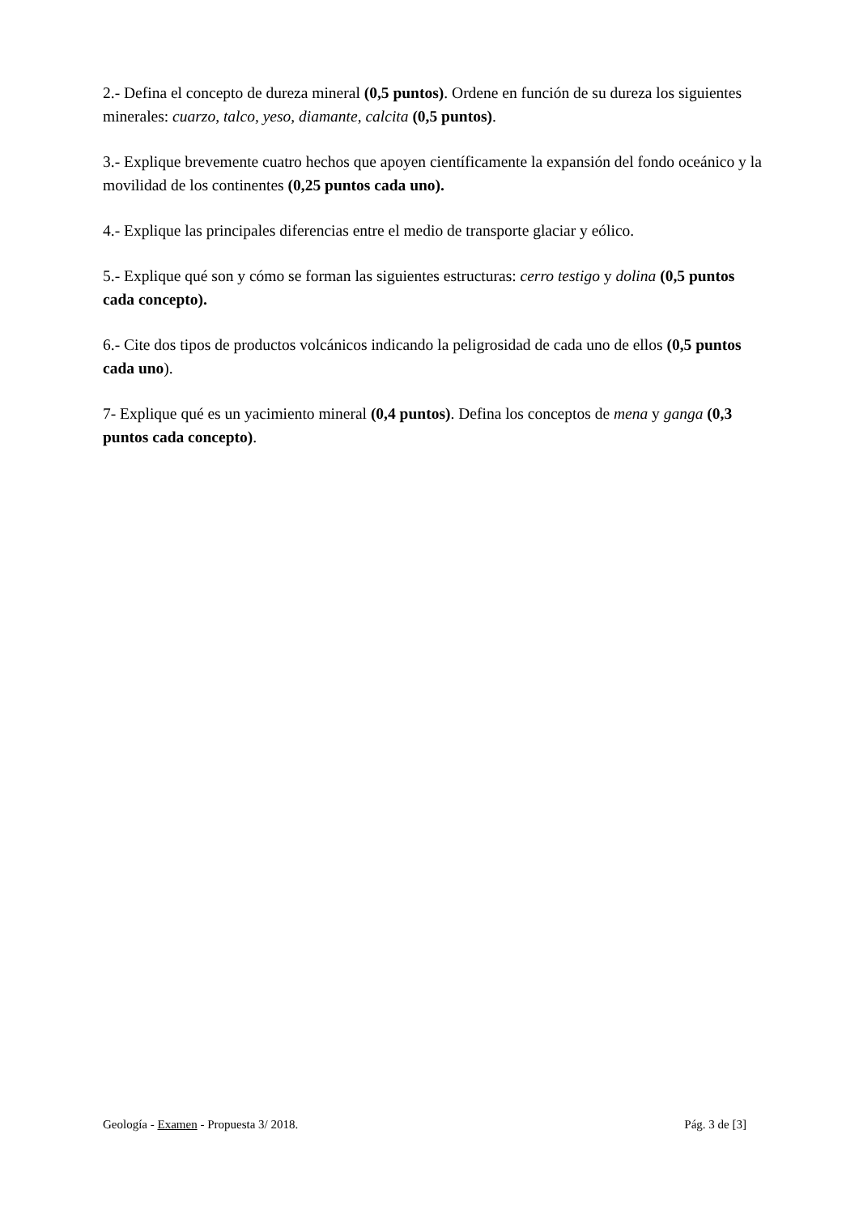2.- Defina el concepto de dureza mineral (0,5 puntos). Ordene en función de su dureza los siguientes minerales: cuarzo, talco, yeso, diamante, calcita (0,5 puntos).
3.- Explique brevemente cuatro hechos que apoyen científicamente la expansión del fondo oceánico y la movilidad de los continentes (0,25 puntos cada uno).
4.- Explique las principales diferencias entre el medio de transporte glaciar y eólico.
5.- Explique qué son y cómo se forman las siguientes estructuras: cerro testigo y dolina (0,5 puntos cada concepto).
6.- Cite dos tipos de productos volcánicos indicando la peligrosidad de cada uno de ellos (0,5 puntos cada uno).
7- Explique qué es un yacimiento mineral (0,4 puntos). Defina los conceptos de mena y ganga (0,3 puntos cada concepto).
Geología - Examen - Propuesta 3/ 2018. Pág. 3 de [3]